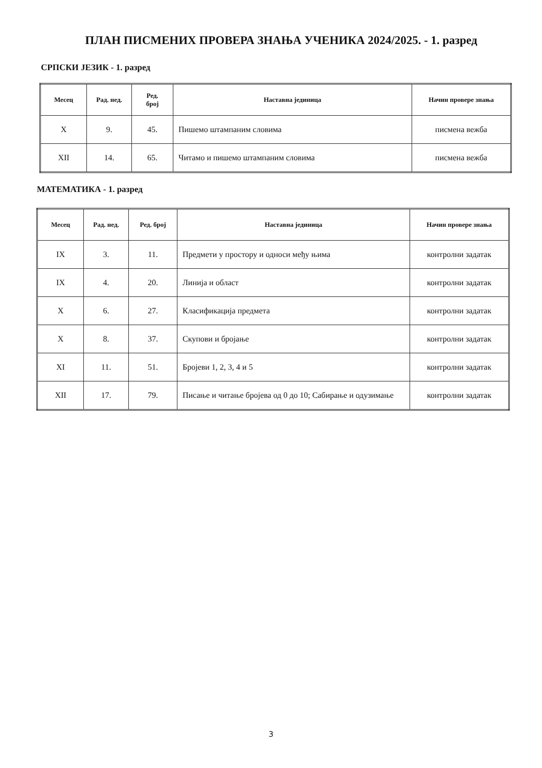ПЛАН ПИСМЕНИХ ПРОВЕРА ЗНАЊА УЧЕНИКА 2024/2025. - 1. разред
СРПСКИ ЈЕЗИК - 1. разред
| Месец | Рад. нед. | Ред. број | Наставна јединица | Начин провере знања |
| --- | --- | --- | --- | --- |
| X | 9. | 45. | Пишемо штампаним словима | писмена вежба |
| XII | 14. | 65. | Читамо и пишемо штампаним словима | писмена вежба |
МАТЕМАТИКА - 1. разред
| Месец | Рад. нед. | Ред. број | Наставна јединица | Начин провере знања |
| --- | --- | --- | --- | --- |
| IX | 3. | 11. | Предмети у простору и односи међу њима | контролни задатак |
| IX | 4. | 20. | Линија и област | контролни задатак |
| X | 6. | 27. | Класификација предмета | контролни задатак |
| X | 8. | 37. | Скупови и бројање | контролни задатак |
| XI | 11. | 51. | Бројеви 1, 2, 3, 4 и 5 | контролни задатак |
| XII | 17. | 79. | Писање и читање бројева од 0 до 10; Сабирање и одузимање | контролни задатак |
3